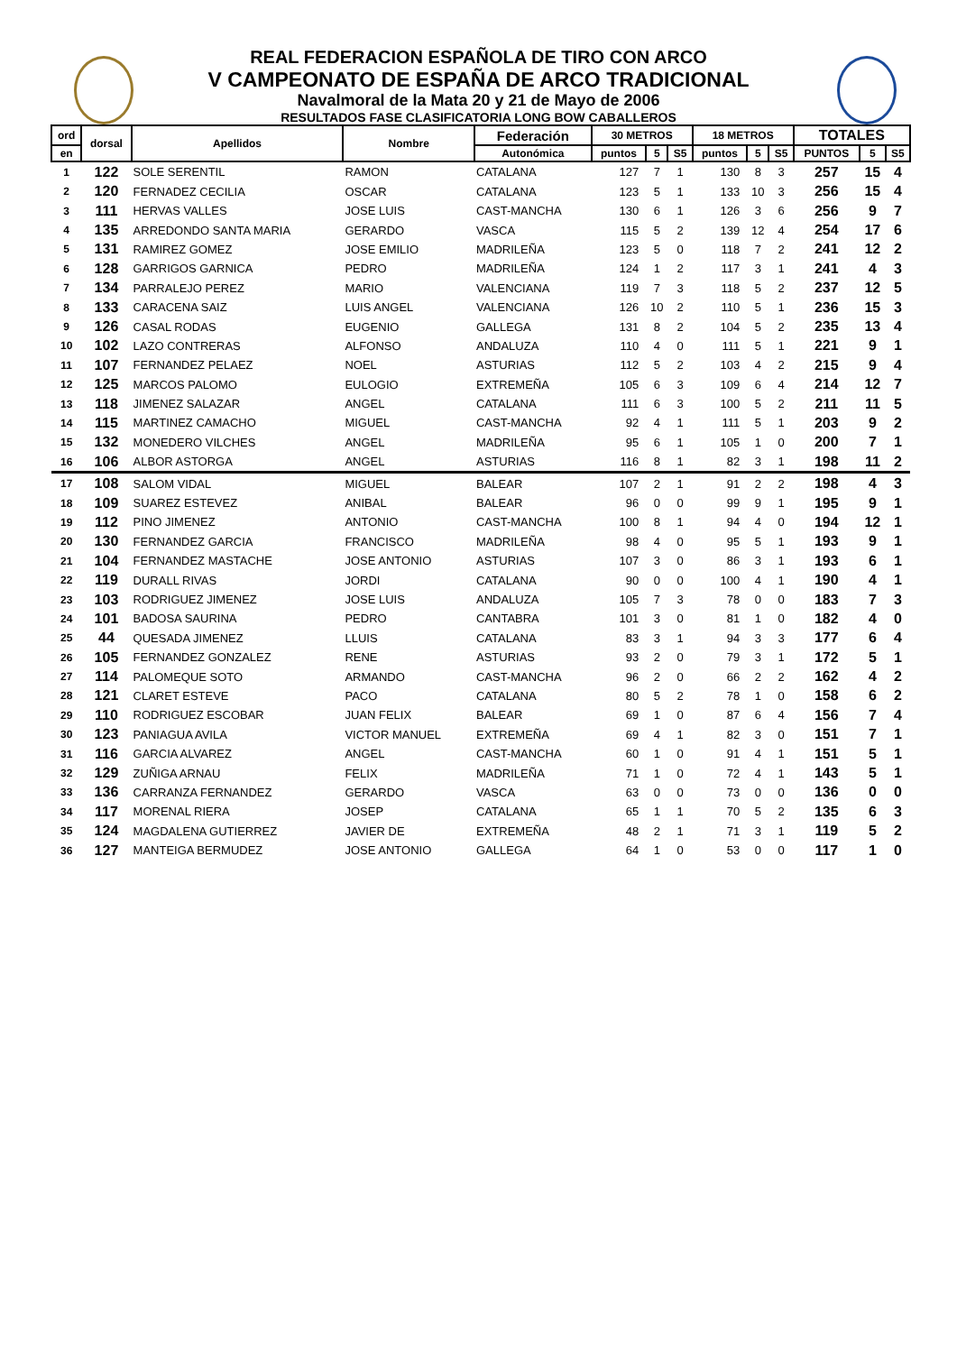REAL FEDERACION ESPAÑOLA DE TIRO CON ARCO
V CAMPEONATO DE ESPAÑA DE ARCO TRADICIONAL
Navalmoral de la Mata 20 y 21 de Mayo de 2006
RESULTADOS FASE CLASIFICATORIA LONG BOW CABALLEROS
| ord | dorsal | Apellidos | Nombre | Federación | 30 METROS | | | 18 METROS | | | TOTALES | | |
| --- | --- | --- | --- | --- | --- | --- | --- | --- | --- | --- | --- | --- | --- |
| en | | | | Autonómica | puntos | 5 | S5 | puntos | 5 | S5 | PUNTOS | 5 | S5 |
| 1 | 122 | SOLE SERENTIL | RAMON | CATALANA | 127 | 7 | 1 | 130 | 8 | 3 | 257 | 15 | 4 |
| 2 | 120 | FERNADEZ CECILIA | OSCAR | CATALANA | 123 | 5 | 1 | 133 | 10 | 3 | 256 | 15 | 4 |
| 3 | 111 | HERVAS VALLES | JOSE LUIS | CAST-MANCHA | 130 | 6 | 1 | 126 | 3 | 6 | 256 | 9 | 7 |
| 4 | 135 | ARREDONDO SANTA MARIA | GERARDO | VASCA | 115 | 5 | 2 | 139 | 12 | 4 | 254 | 17 | 6 |
| 5 | 131 | RAMIREZ GOMEZ | JOSE EMILIO | MADRILEÑA | 123 | 5 | 0 | 118 | 7 | 2 | 241 | 12 | 2 |
| 6 | 128 | GARRIGOS GARNICA | PEDRO | MADRILEÑA | 124 | 1 | 2 | 117 | 3 | 1 | 241 | 4 | 3 |
| 7 | 134 | PARRALEJO PEREZ | MARIO | VALENCIANA | 119 | 7 | 3 | 118 | 5 | 2 | 237 | 12 | 5 |
| 8 | 133 | CARACENA SAIZ | LUIS ANGEL | VALENCIANA | 126 | 10 | 2 | 110 | 5 | 1 | 236 | 15 | 3 |
| 9 | 126 | CASAL RODAS | EUGENIO | GALLEGA | 131 | 8 | 2 | 104 | 5 | 2 | 235 | 13 | 4 |
| 10 | 102 | LAZO CONTRERAS | ALFONSO | ANDALUZA | 110 | 4 | 0 | 111 | 5 | 1 | 221 | 9 | 1 |
| 11 | 107 | FERNANDEZ PELAEZ | NOEL | ASTURIAS | 112 | 5 | 2 | 103 | 4 | 2 | 215 | 9 | 4 |
| 12 | 125 | MARCOS PALOMO | EULOGIO | EXTREMEÑA | 105 | 6 | 3 | 109 | 6 | 4 | 214 | 12 | 7 |
| 13 | 118 | JIMENEZ SALAZAR | ANGEL | CATALANA | 111 | 6 | 3 | 100 | 5 | 2 | 211 | 11 | 5 |
| 14 | 115 | MARTINEZ CAMACHO | MIGUEL | CAST-MANCHA | 92 | 4 | 1 | 111 | 5 | 1 | 203 | 9 | 2 |
| 15 | 132 | MONEDERO VILCHES | ANGEL | MADRILEÑA | 95 | 6 | 1 | 105 | 1 | 0 | 200 | 7 | 1 |
| 16 | 106 | ALBOR ASTORGA | ANGEL | ASTURIAS | 116 | 8 | 1 | 82 | 3 | 1 | 198 | 11 | 2 |
| 17 | 108 | SALOM VIDAL | MIGUEL | BALEAR | 107 | 2 | 1 | 91 | 2 | 2 | 198 | 4 | 3 |
| 18 | 109 | SUAREZ ESTEVEZ | ANIBAL | BALEAR | 96 | 0 | 0 | 99 | 9 | 1 | 195 | 9 | 1 |
| 19 | 112 | PINO JIMENEZ | ANTONIO | CAST-MANCHA | 100 | 8 | 1 | 94 | 4 | 0 | 194 | 12 | 1 |
| 20 | 130 | FERNANDEZ GARCIA | FRANCISCO | MADRILEÑA | 98 | 4 | 0 | 95 | 5 | 1 | 193 | 9 | 1 |
| 21 | 104 | FERNANDEZ MASTACHE | JOSE ANTONIO | ASTURIAS | 107 | 3 | 0 | 86 | 3 | 1 | 193 | 6 | 1 |
| 22 | 119 | DURALL RIVAS | JORDI | CATALANA | 90 | 0 | 0 | 100 | 4 | 1 | 190 | 4 | 1 |
| 23 | 103 | RODRIGUEZ JIMENEZ | JOSE LUIS | ANDALUZA | 105 | 7 | 3 | 78 | 0 | 0 | 183 | 7 | 3 |
| 24 | 101 | BADOSA SAURINA | PEDRO | CANTABRA | 101 | 3 | 0 | 81 | 1 | 0 | 182 | 4 | 0 |
| 25 | 44 | QUESADA JIMENEZ | LLUIS | CATALANA | 83 | 3 | 1 | 94 | 3 | 3 | 177 | 6 | 4 |
| 26 | 105 | FERNANDEZ GONZALEZ | RENE | ASTURIAS | 93 | 2 | 0 | 79 | 3 | 1 | 172 | 5 | 1 |
| 27 | 114 | PALOMEQUE SOTO | ARMANDO | CAST-MANCHA | 96 | 2 | 0 | 66 | 2 | 2 | 162 | 4 | 2 |
| 28 | 121 | CLARET ESTEVE | PACO | CATALANA | 80 | 5 | 2 | 78 | 1 | 0 | 158 | 6 | 2 |
| 29 | 110 | RODRIGUEZ ESCOBAR | JUAN FELIX | BALEAR | 69 | 1 | 0 | 87 | 6 | 4 | 156 | 7 | 4 |
| 30 | 123 | PANIAGUA AVILA | VICTOR MANUEL | EXTREMEÑA | 69 | 4 | 1 | 82 | 3 | 0 | 151 | 7 | 1 |
| 31 | 116 | GARCIA ALVAREZ | ANGEL | CAST-MANCHA | 60 | 1 | 0 | 91 | 4 | 1 | 151 | 5 | 1 |
| 32 | 129 | ZUÑIGA ARNAU | FELIX | MADRILEÑA | 71 | 1 | 0 | 72 | 4 | 1 | 143 | 5 | 1 |
| 33 | 136 | CARRANZA FERNANDEZ | GERARDO | VASCA | 63 | 0 | 0 | 73 | 0 | 0 | 136 | 0 | 0 |
| 34 | 117 | MORENAL RIERA | JOSEP | CATALANA | 65 | 1 | 1 | 70 | 5 | 2 | 135 | 6 | 3 |
| 35 | 124 | MAGDALENA GUTIERREZ | JAVIER DE | EXTREMEÑA | 48 | 2 | 1 | 71 | 3 | 1 | 119 | 5 | 2 |
| 36 | 127 | MANTEIGA BERMUDEZ | JOSE ANTONIO | GALLEGA | 64 | 1 | 0 | 53 | 0 | 0 | 117 | 1 | 0 |